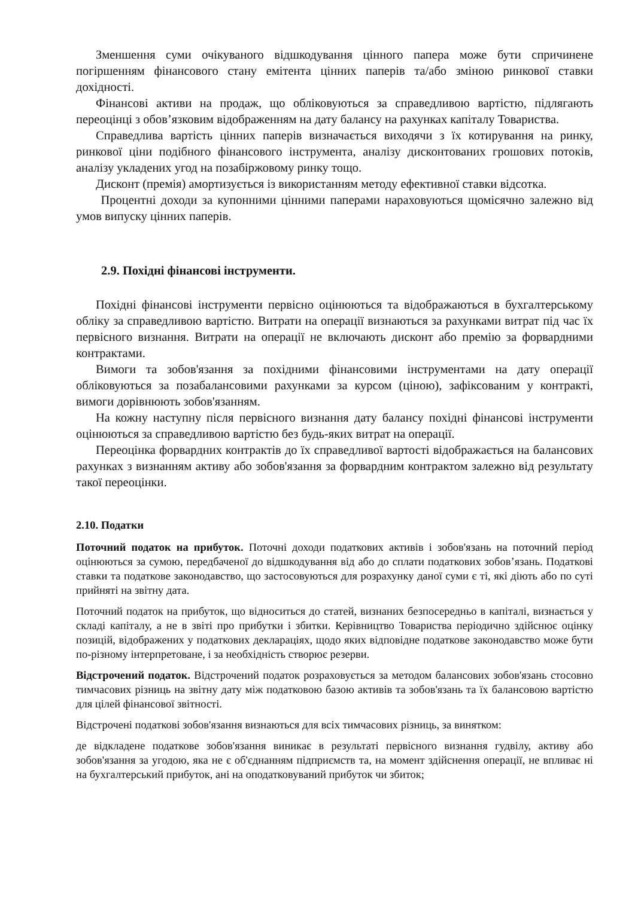Зменшення суми очікуваного відшкодування цінного папера може бути спричинене погіршенням фінансового стану емітента цінних паперів та/або зміною ринкової ставки дохідності.
Фінансові активи на продаж, що обліковуються за справедливою вартістю, підлягають переоцінці з обов’язковим відображенням на дату балансу на рахунках капіталу Товариства.
Справедлива вартість цінних паперів визначається виходячи з їх котирування на ринку, ринкової ціни подібного фінансового інструмента, аналізу дисконтованих грошових потоків, аналізу укладених угод на позабіржовому ринку тощо.
Дисконт (премія) амортизується із використанням методу ефективної ставки відсотка.
Процентні доходи за купонними цінними паперами нараховуються щомісячно залежно від умов випуску цінних паперів.
2.9. Похідні фінансові інструменти.
Похідні фінансові інструменти первісно оцінюються та відображаються в бухгалтерському обліку за справедливою вартістю. Витрати на операції визнаються за рахунками витрат під час їх первісного визнання. Витрати на операції не включають дисконт або премію за форвардними контрактами.
Вимоги та зобов'язання за похідними фінансовими інструментами на дату операції обліковуються за позабалансовими рахунками за курсом (ціною), зафіксованим у контракті, вимоги дорівнюють зобов'язанням.
На кожну наступну після первісного визнання дату балансу похідні фінансові інструменти оцінюються за справедливою вартістю без будь-яких витрат на операції.
Переоцінка форвардних контрактів до їх справедливої вартості відображається на балансових рахунках з визнанням активу або зобов'язання за форвардним контрактом залежно від результату такої переоцінки.
2.10. Податки
Поточний податок на прибуток. Поточні доходи податкових активів і зобов'язань на поточний період оцінюються за сумою, передбаченої до відшкодування від або до сплати податкових зобов’язань. Податкові ставки та податкове законодавство, що застосовуються для розрахунку даної суми є ті, які діють або по суті прийняті на звітну дата.
Поточний податок на прибуток, що відноситься до статей, визнаних безпосередньо в капіталі, визнається у складі капіталу, а не в звіті про прибутки і збитки. Керівництво Товариства періодично здійснює оцінку позицій, відображених у податкових деклараціях, щодо яких відповідне податкове законодавство може бути по-різному інтерпретоване, і за необхідність створює резерви.
Відстрочений податок. Відстрочений податок розраховується за методом балансових зобов'язань стосовно тимчасових різниць на звітну дату між податковою базою активів та зобов'язань та їх балансовою вартістю для цілей фінансової звітності.
Відстрочені податкові зобов'язання визнаються для всіх тимчасових різниць, за винятком:
де відкладене податкове зобов'язання виникає в результаті первісного визнання гудвілу, активу або зобов'язання за угодою, яка не є об'єднанням підприємств та, на момент здійснення операції, не впливає ні на бухгалтерський прибуток, ані на оподатковуваний прибуток чи збиток;